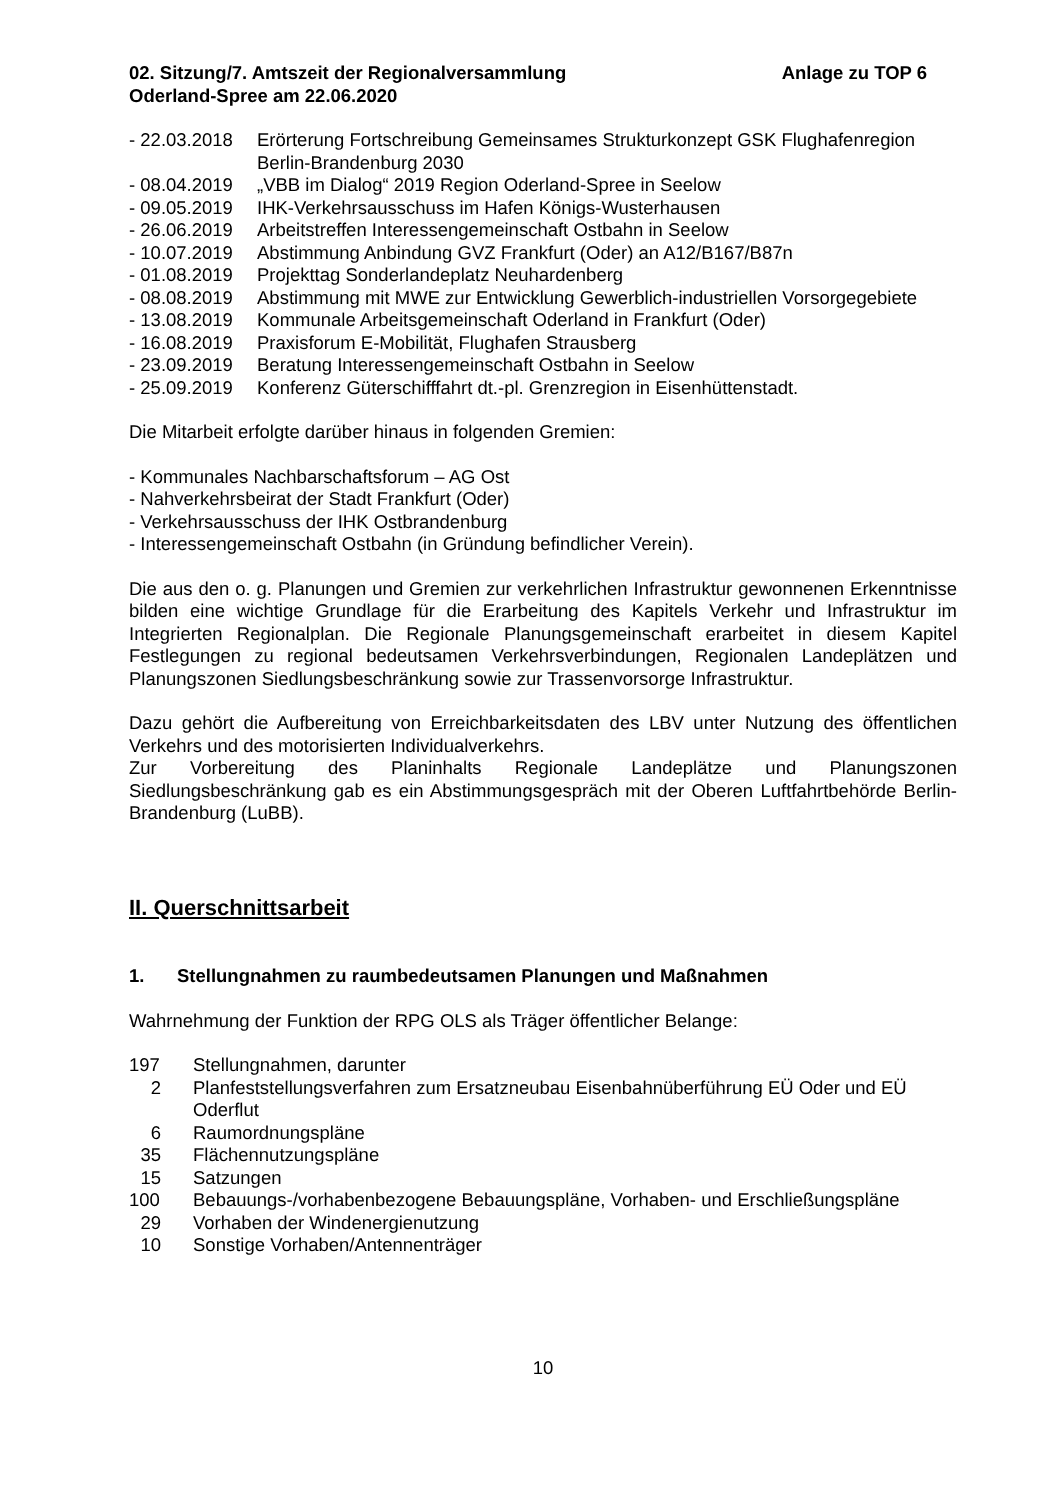02. Sitzung/7. Amtszeit der Regionalversammlung
Oderland-Spree am 22.06.2020
Anlage zu TOP 6
- 22.03.2018
Erörterung Fortschreibung Gemeinsames Strukturkonzept GSK Flughafenregion Berlin-Brandenburg 2030
- 08.04.2019
„VBB im Dialog“ 2019 Region Oderland-Spree in Seelow
- 09.05.2019
IHK-Verkehrsausschuss im Hafen Königs-Wusterhausen
- 26.06.2019
Arbeitstreffen Interessengemeinschaft Ostbahn in Seelow
- 10.07.2019
Abstimmung Anbindung GVZ Frankfurt (Oder) an A12/B167/B87n
- 01.08.2019
Projekttag Sonderlandeplatz Neuhardenberg
- 08.08.2019
Abstimmung mit MWE zur Entwicklung Gewerblich-industriellen Vorsorgegebiete
- 13.08.2019
Kommunale Arbeitsgemeinschaft Oderland in Frankfurt (Oder)
- 16.08.2019
Praxisforum E-Mobilität, Flughafen Strausberg
- 23.09.2019
Beratung Interessengemeinschaft Ostbahn in Seelow
- 25.09.2019
Konferenz Güterschifffahrt dt.-pl. Grenzregion in Eisenhüttenstadt.
Die Mitarbeit erfolgte darüber hinaus in folgenden Gremien:
- Kommunales Nachbarschaftsforum – AG Ost
- Nahverkehrsbeirat der Stadt Frankfurt (Oder)
- Verkehrsausschuss der IHK Ostbrandenburg
- Interessengemeinschaft Ostbahn (in Gründung befindlicher Verein).
Die aus den o. g. Planungen und Gremien zur verkehrlichen Infrastruktur gewonnenen Erkenntnisse bilden eine wichtige Grundlage für die Erarbeitung des Kapitels Verkehr und Infrastruktur im Integrierten Regionalplan. Die Regionale Planungsgemeinschaft erarbeitet in diesem Kapitel Festlegungen zu regional bedeutsamen Verkehrsverbindungen, Regionalen Landeplätzen und Planungszonen Siedlungsbeschränkung sowie zur Trassenvorsorge Infrastruktur.
Dazu gehört die Aufbereitung von Erreichbarkeitsdaten des LBV unter Nutzung des öffentlichen Verkehrs und des motorisierten Individualverkehrs.
Zur Vorbereitung des Planinhalts Regionale Landeplätze und Planungszonen Siedlungsbeschränkung gab es ein Abstimmungsgespräch mit der Oberen Luftfahrtbehörde Berlin-Brandenburg (LuBB).
II. Querschnittsarbeit
1. Stellungnahmen zu raumbedeutsamen Planungen und Maßnahmen
Wahrnehmung der Funktion der RPG OLS als Träger öffentlicher Belange:
197 Stellungnahmen, darunter
2 Planfeststellungsverfahren zum Ersatzneubau Eisenbahnüberführung EÜ Oder und EÜ Oderflut
6 Raumordnungspläne
35 Flächennutzungspläne
15 Satzungen
100 Bebauungs-/vorhabenbezogene Bebauungspläne, Vorhaben- und Erschließungspläne
29 Vorhaben der Windenergienutzung
10 Sonstige Vorhaben/Antennenträger
10